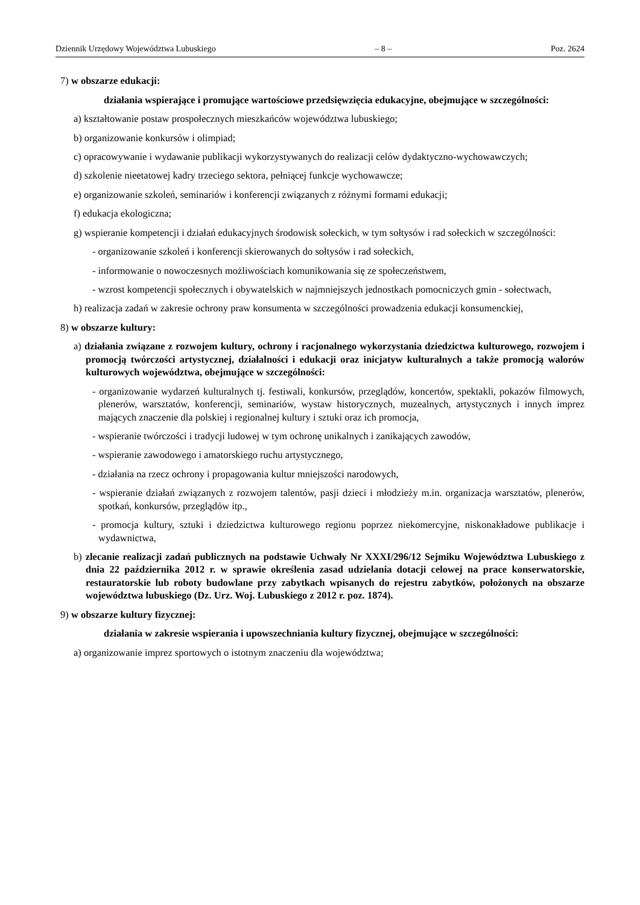Dziennik Urzędowy Województwa Lubuskiego – 8 – Poz. 2624
7) w obszarze edukacji:
działania wspierające i promujące wartościowe przedsięwzięcia edukacyjne, obejmujące w szczególności:
a) kształtowanie postaw prospołecznych mieszkańców województwa lubuskiego;
b) organizowanie konkursów i olimpiad;
c) opracowywanie i wydawanie publikacji wykorzystywanych do realizacji celów dydaktyczno-wychowawczych;
d) szkolenie nieetatowej kadry trzeciego sektora, pełniącej funkcje wychowawcze;
e) organizowanie szkoleń, seminariów i konferencji związanych z różnymi formami edukacji;
f) edukacja ekologiczna;
g) wspieranie kompetencji i działań edukacyjnych środowisk sołeckich, w tym sołtysów i rad sołeckich w szczególności:
- organizowanie szkoleń i konferencji skierowanych do sołtysów i rad sołeckich,
- informowanie o nowoczesnych możliwościach komunikowania się ze społeczeństwem,
- wzrost kompetencji społecznych i obywatelskich w najmniejszych jednostkach pomocniczych gmin - sołectwach,
h) realizacja zadań w zakresie ochrony praw konsumenta w szczególności prowadzenia edukacji konsumenckiej,
8) w obszarze kultury:
a) działania związane z rozwojem kultury, ochrony i racjonalnego wykorzystania dziedzictwa kulturowego, rozwojem i promocją twórczości artystycznej, działalności i edukacji oraz inicjatyw kulturalnych a także promocją walorów kulturowych województwa, obejmujące w szczególności:
- organizowanie wydarzeń kulturalnych tj. festiwali, konkursów, przeglądów, koncertów, spektakli, pokazów filmowych, plenerów, warsztatów, konferencji, seminariów, wystaw historycznych, muzealnych, artystycznych i innych imprez mających znaczenie dla polskiej i regionalnej kultury i sztuki oraz ich promocja,
- wspieranie twórczości i tradycji ludowej w tym ochronę unikalnych i zanikających zawodów,
- wspieranie zawodowego i amatorskiego ruchu artystycznego,
- działania na rzecz ochrony i propagowania kultur mniejszości narodowych,
- wspieranie działań związanych z rozwojem talentów, pasji dzieci i młodzieży m.in. organizacja warsztatów, plenerów, spotkań, konkursów, przeglądów itp.,
- promocja kultury, sztuki i dziedzictwa kulturowego regionu poprzez niekomercyjne, niskonakładowe publikacje i wydawnictwa,
b) zlecanie realizacji zadań publicznych na podstawie Uchwały Nr XXXI/296/12 Sejmiku Województwa Lubuskiego z dnia 22 października 2012 r. w sprawie określenia zasad udzielania dotacji celowej na prace konserwatorskie, restauratorskie lub roboty budowlane przy zabytkach wpisanych do rejestru zabytków, położonych na obszarze województwa lubuskiego (Dz. Urz. Woj. Lubuskiego z 2012 r. poz. 1874).
9) w obszarze kultury fizycznej:
działania w zakresie wspierania i upowszechniania kultury fizycznej, obejmujące w szczególności:
a) organizowanie imprez sportowych o istotnym znaczeniu dla województwa;